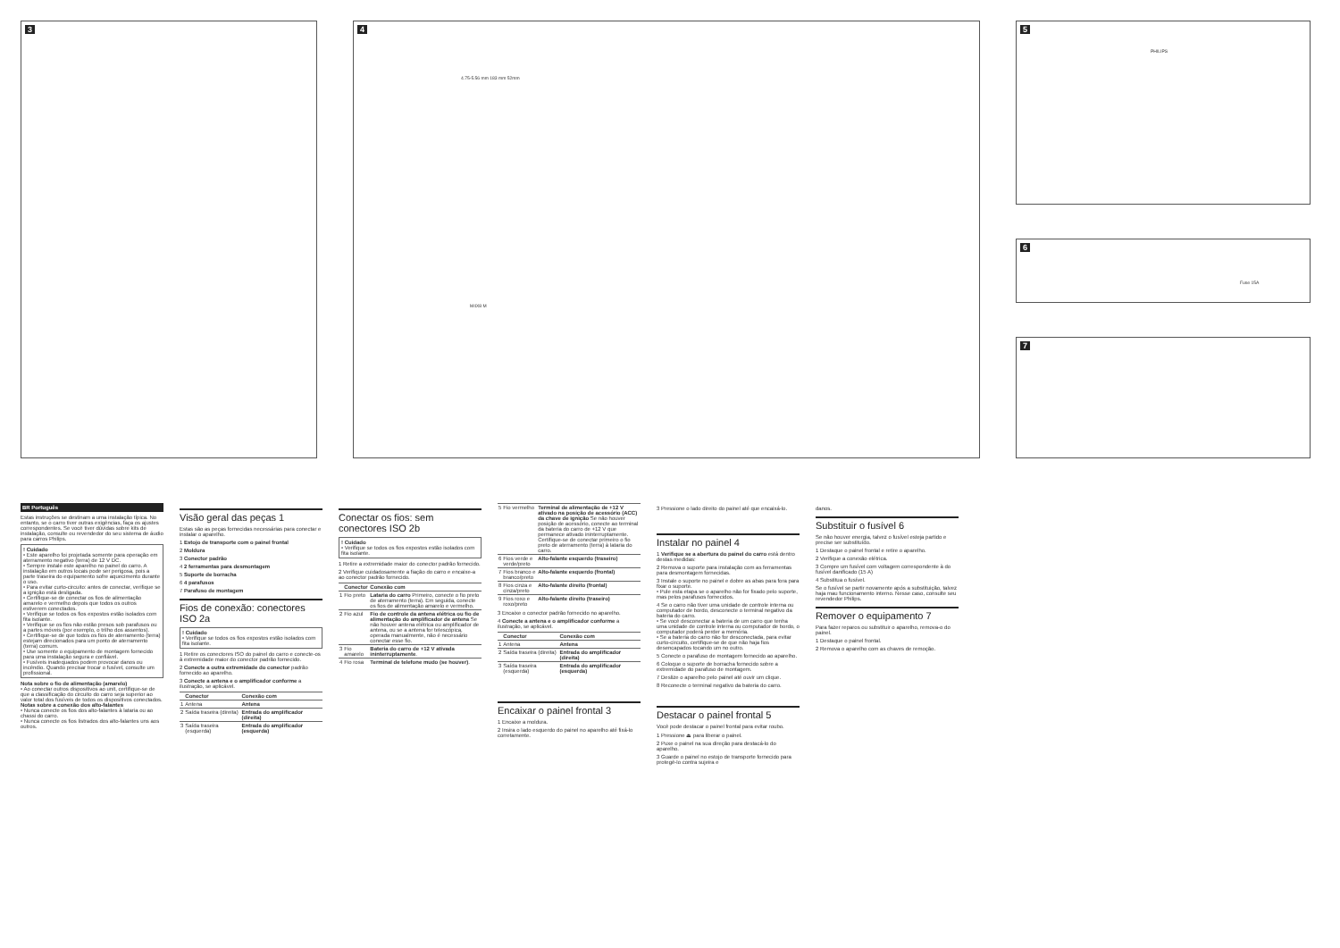3 4
4.75-5.56 mm 183 mm 52mm
M4X8 M
5
PHILIPS
6
Fuse 15A
7
BR Português
Estas instruções se destinam a uma instalação típica. No entanto, se o carro tiver outras exigências, faça os ajustes correspondentes. Se você tiver dúvidas sobre kits de instalação, consulte ou revendedor do seu sistema de áudio para carros Philips.
! Cuidado
• Este aparelho foi projetada somente para operação em aterramento negativo (terra) de 12 V DC.
• Sempre instale este aparelho no painel do carro. A instalação em outros locais pode ser perigosa, pois a parte traseira do equipamento sofre aquecimento durante o uso.
• Para evitar curto-circuito: antes de conectar, verifique se a ignição está desligada.
• Certifique-se de conectar os fios de alimentação amarelo e vermelho depois que todos os outros estiverem conectados.
• Verifique se todos os fios expostos estão isolados com fita isolante.
• Verifique se os fios não estão presos sob parafusos ou a partes móveis (por exemplo, o trilho dos assentos).
• Certifique-se de que todos os fios de aterramento (terra) estejam direcionados para um ponto de aterramento (terra) comum.
• Use somente o equipamento de montagem fornecido para uma instalação segura e confiável.
• Fusíveis inadequados podem provocar danos ou incêndio. Quando precisar trocar o fusível, consulte um profissional.
Nota sobre o fio de alimentação (amarelo)
• Ao conectar outros dispositivos ao unit, certifique-se de que a classificação do circuito do carro seja superior ao valor total dos fusíveis de todos os dispositivos conectados.
Notas sobre a conexão dos alto-falantes
• Nunca conecte os fios dos alto-falantes à lataria ou ao chassi do carro.
• Nunca conecte os fios listrados dos alto-falantes uns aos outros.
Visão geral das peças 1
Estas são as peças fornecidas necessárias para conectar e instalar o aparelho.
1 Estojo de transporte com o painel frontal
2 Moldura
3 Conector padrão
4 2 ferramentas para desmontagem
5 Suporte de borracha
6 4 parafusos
7 Parafuso de montagem
Fios de conexão: conectores ISO 2a
! Cuidado
• Verifique se todos os fios expostos estão isolados com fita isolante.
1 Retire os conectores ISO do painel do carro e conecte-os à extremidade maior do conector padrão fornecido.
2 Conecte a outra extremidade do conector padrão fornecido ao aparelho.
3 Conecte a antena e o amplificador conforme a ilustração, se aplicável.
| | Conector | Conexão com |
| --- | --- | --- |
| 1 | Antena | Antena |
| 2 | Saída traseira (direita) | Entrada do amplificador (direita) |
| 3 | Saída traseira (esquerda) | Entrada do amplificador (esquerda) |
Conectar os fios: sem conectores ISO 2b
! Cuidado
• Verifique se todos os fios expostos estão isolados com fita isolante.
1 Retire a extremidade maior do conector padrão fornecido.
2 Verifique cuidadosamente a fiação do carro e encaixe-a ao conector padrão fornecido.
| | Conector | Conexão com |
| --- | --- | --- |
| 1 | Fio preto | Lataria do carro Primeiro, conecte o fio preto de aterramento (terra). Em seguida, conecte os fios de alimentação amarelo e vermelho. |
| 2 | Fio azul | Fio de controle da antena elétrica ou fio de alimentação do amplificador de antena Se não houver antena elétrica ou amplificador de antena, ou se a antena for telescópica, operada manualmente, não é necessário conectar esse fio. |
| 3 | Fio amarelo | Bateria do carro de +12 V ativada ininterruptamente . |
| 4 | Fio rosa | Terminal de telefone mudo (se houver) . |
| 5 | Fio vermelho | Terminal de alimentação de +12 V ativado na posição de acessório (ACC) da chave de ignição Se não houver posição de acessório, conecte ao terminal da bateria do carro de +12 V que permanece ativado ininterruptamente. Certifique-se de conectar primeiro o fio preto de aterramento (terra) à lataria do carro. |
| 6 | Fios verde e verde/preto | Alto-falante esquerdo (traseiro) |
| 7 | Fios branco e branco/preto | Alto-falante esquerdo (frontal) |
| 8 | Fios cinza e cinza/preto | Alto-falante direito (frontal) |
| 9 | Fios roxo e roxo/preto | Alto-falante direito (traseiro) |
3 Encaixe o conector padrão fornecido no aparelho.
4 Conecte a antena e o amplificador conforme a ilustração, se aplicável.
| | Conector | Conexão com |
| --- | --- | --- |
| 1 | Antena | Antena |
| 2 | Saída traseira (direita) | Entrada do amplificador (direita) |
| 3 | Saída traseira (esquerda) | Entrada do amplificador (esquerda) |
Encaixar o painel frontal 3
1 Encaixe a moldura.
2 Insira o lado esquerdo do painel no aparelho até fixá-lo corretamente.
3 Pressione o lado direito do painel até que encaixá-lo.
Instalar no painel 4
1 Verifique se a abertura do painel do carro está dentro destas medidas:
2 Remova o suporte para instalação com as ferramentas para desmontagem fornecidas.
3 Instale o suporte no painel e dobre as abas para fora para fixar o suporte.
• Pule esta etapa se o aparelho não for fixado pelo suporte, mas pelos parafusos fornecidos.
4 Se o carro não tiver uma unidade de controle interna ou computador de bordo, desconecte o terminal negativo da bateria do carro.
• Se você desconectar a bateria de um carro que tenha uma unidade de controle interna ou computador de bordo, o computador poderá perder a memória.
• Se a bateria do carro não for desconectada, para evitar curto-circuito, certifique-se de que não haja fios desencapados tocando um no outro.
5 Conecte o parafuso de montagem fornecido ao aparelho.
6 Coloque o suporte de borracha fornecido sobre a extremidade do parafuso de montagem.
7 Deslize o aparelho pelo painel até ouvir um clique.
8 Reconecte o terminal negativo da bateria do carro.
Destacar o painel frontal 5
Você pode destacar o painel frontal para evitar roubo.
1 Pressione ⏏ para liberar o painel.
2 Puxe o painel na sua direção para destacá-lo do aparelho.
3 Guarde o painel no estojo de transporte fornecido para protegê-lo contra sujeira e
danos.
Substituir o fusível 6
Se não houver energia, talvez o fusível esteja partido e precise ser substituído.
1 Destaque o painel frontal e retire o aparelho.
2 Verifique a conexão elétrica.
3 Compre um fusível com voltagem correspondente à do fusível danificado (15 A)
4 Substitua o fusível.
Se o fusível se partir novamente após a substituição, talvez haja mau funcionamento interno. Nesse caso, consulte seu revendedor Philips.
Remover o equipamento 7
Para fazer reparos ou substituir o aparelho, remova-o do painel.
1 Destaque o painel frontal.
2 Remova o aparelho com as chaves de remoção.